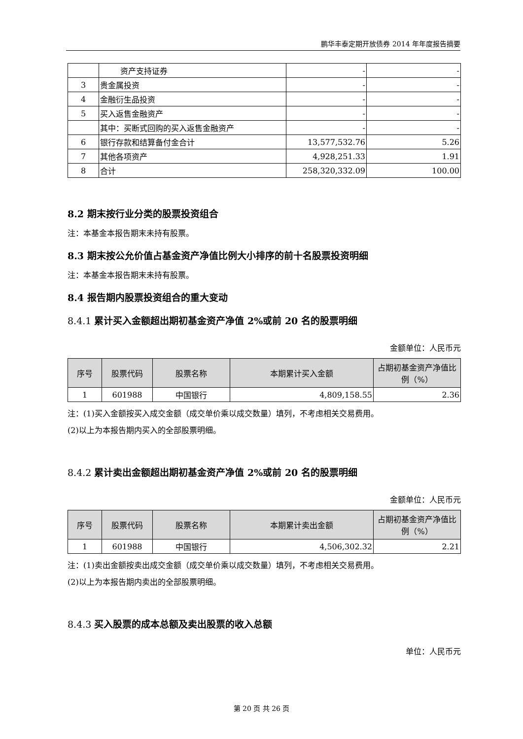鹏华丰泰定期开放债券 2014 年年度报告摘要
| | 资产支持证券 | - | - |
| 3 | 贵金属投资 | - | - |
| 4 | 金融衍生品投资 | - | - |
| 5 | 买入返售金融资产 | - | - |
| | 其中：买断式回购的买入返售金融资产 | - | - |
| 6 | 银行存款和结算备付金合计 | 13,577,532.76 | 5.26 |
| 7 | 其他各项资产 | 4,928,251.33 | 1.91 |
| 8 | 合计 | 258,320,332.09 | 100.00 |
8.2 期末按行业分类的股票投资组合
注：本基金本报告期末未持有股票。
8.3 期末按公允价值占基金资产净值比例大小排序的前十名股票投资明细
注：本基金本报告期末未持有股票。
8.4 报告期内股票投资组合的重大变动
8.4.1 累计买入金额超出期初基金资产净值 2%或前 20 名的股票明细
金额单位：人民币元
| 序号 | 股票代码 | 股票名称 | 本期累计买入金额 | 占期初基金资产净值比例（%） |
| --- | --- | --- | --- | --- |
| 1 | 601988 | 中国银行 | 4,809,158.55 | 2.36 |
注：(1)买入金额按买入成交金额（成交单价乘以成交数量）填列，不考虑相关交易费用。
(2)以上为本报告期内买入的全部股票明细。
8.4.2 累计卖出金额超出期初基金资产净值 2%或前 20 名的股票明细
金额单位：人民币元
| 序号 | 股票代码 | 股票名称 | 本期累计卖出金额 | 占期初基金资产净值比例（%） |
| --- | --- | --- | --- | --- |
| 1 | 601988 | 中国银行 | 4,506,302.32 | 2.21 |
注：(1)卖出金额按卖出成交金额（成交单价乘以成交数量）填列，不考虑相关交易费用。
(2)以上为本报告期内卖出的全部股票明细。
8.4.3 买入股票的成本总额及卖出股票的收入总额
单位：人民币元
第 20 页 共 26 页